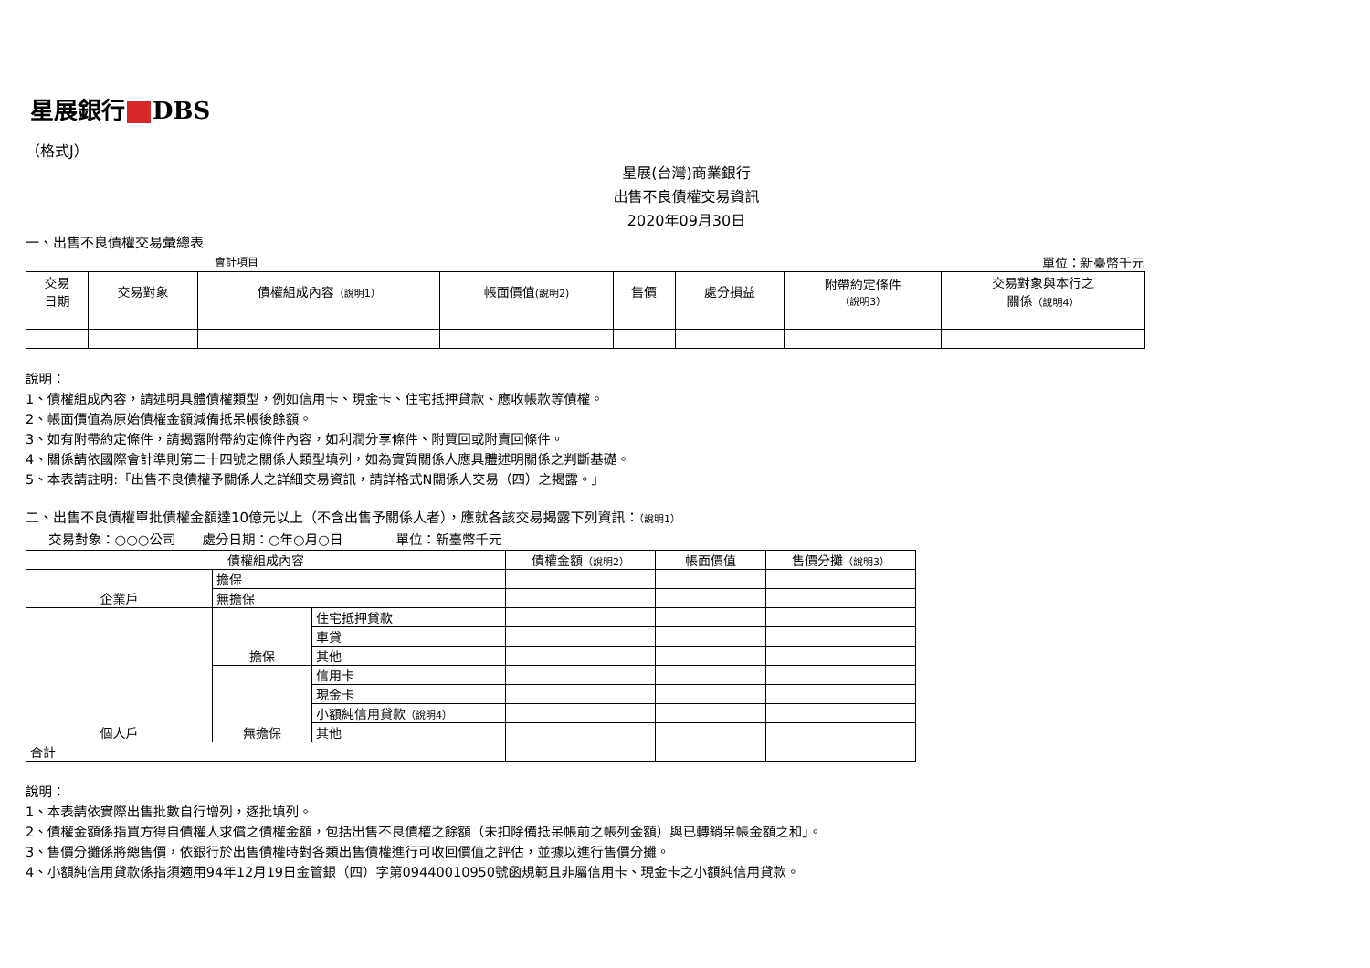星展銀行 DBS
（格式J）
星展(台灣)商業銀行
出售不良債權交易資訊
2020年09月30日
一、出售不良債權交易彙總表
會計項目 單位：新臺幣千元
| 交易 日期 | 交易對象 | 債權組成內容 （說明1） | 帳面價值 (說明2) | 售價 | 處分損益 | 附帶約定條件 （說明3） | 交易對象與本行之 關係 （說明4） |
| --- | --- | --- | --- | --- | --- | --- | --- |
說明：
1、債權組成內容，請述明具體債權類型，例如信用卡、現金卡、住宅抵押貸款、應收帳款等債權。
2、帳面價值為原始債權金額減備抵呆帳後餘額。
3、如有附帶約定條件，請揭露附帶約定條件內容，如利潤分享條件、附買回或附賣回條件。
4、關係請依國際會計準則第二十四號之關係人類型填列，如為實質關係人應具體述明關係之判斷基礎。
5、本表請註明:「出售不良債權予關係人之詳細交易資訊，請詳格式N關係人交易（四）之揭露。」
二、出售不良債權單批債權金額達10億元以上（不含出售予關係人者），應就各該交易揭露下列資訊：（說明1）
交易對象：○○○公司　　處分日期：○年○月○日　　　　單位：新臺幣千元
| 債權組成內容 | | | 債權金額 （說明2） | 帳面價值 | 售價分攤 （說明3） |
| --- | --- | --- | --- | --- | --- |
| 企業戶 | 擔保 | | | | |
| | 無擔保 | | | | |
| 個人戶 | 擔保 | 住宅抵押貸款 | | | |
| | | 車貸 | | | |
| | | 其他 | | | |
| | 無擔保 | 信用卡 | | | |
| | | 現金卡 | | | |
| | | 小額純信用貸款 （說明4） | | | |
| | | 其他 | | | |
| 合計 | | | | | |
說明：
1、本表請依實際出售批數自行增列，逐批填列。
2、債權金額係指買方得自債權人求償之債權金額，包括出售不良債權之餘額（未扣除備抵呆帳前之帳列金額）與已轉銷呆帳金額之和」。
3、售價分攤係將總售價，依銀行於出售債權時對各類出售債權進行可收回價值之評估，並據以進行售價分攤。
4、小額純信用貸款係指須適用94年12月19日金管銀（四）字第09440010950號函規範且非屬信用卡、現金卡之小額純信用貸款。